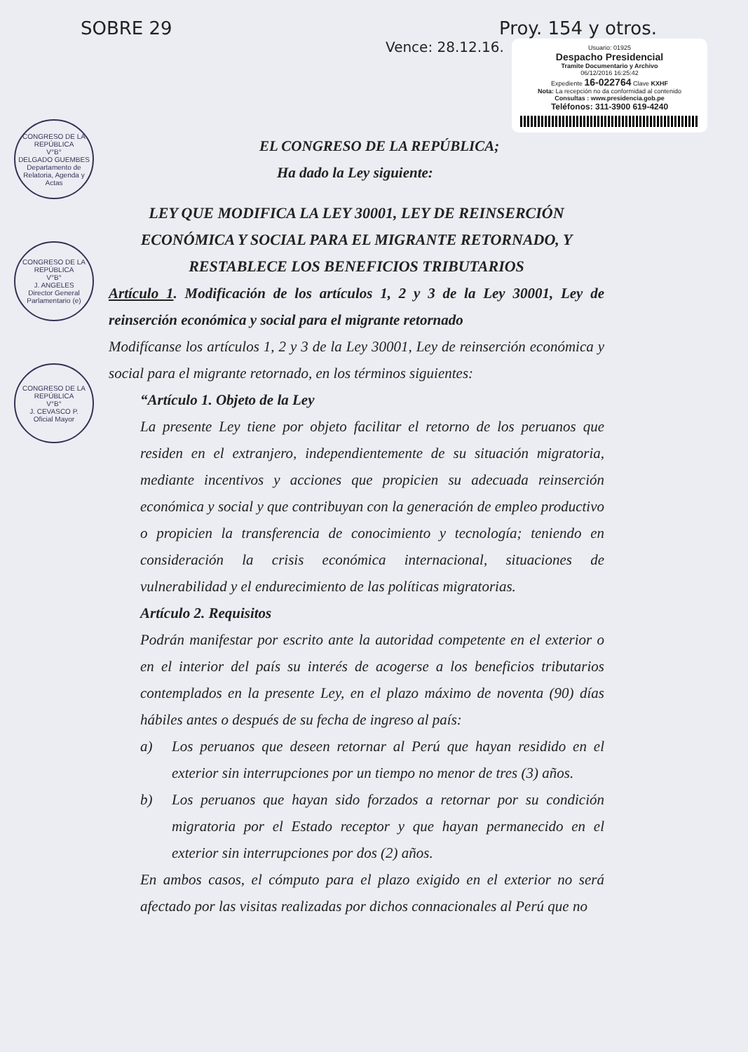SOBRE 29 Proy. 154 y otros.
Usuario: 01925
Despacho Presidencial
Tramite Documentario y Archivo
06/12/2016 16:25:42
Expediente 16-022764 Clave KXHF
Nota: La recepción no da conformidad al contenido
Consultas : www.presidencia.gob.pe
Teléfonos: 311-3900 619-4240
Vence: 28.12.16.
CONGRESO DE LA REPÚBLICA
V°B°
DELGADO GUEMBES
Departamento de Relatoria, Agenda y Actas
CONGRESO DE LA REPÚBLICA
V°B°
J. ANGELES
Director General Parlamentario (e)
CONGRESO DE LA REPÚBLICA
V°B°
J. CEVASCO P.
Oficial Mayor
EL CONGRESO DE LA REPÚBLICA;
Ha dado la Ley siguiente:
LEY QUE MODIFICA LA LEY 30001, LEY DE REINSERCIÓN ECONÓMICA Y SOCIAL PARA EL MIGRANTE RETORNADO, Y RESTABLECE LOS BENEFICIOS TRIBUTARIOS
Artículo 1. Modificación de los artículos 1, 2 y 3 de la Ley 30001, Ley de reinserción económica y social para el migrante retornado
Modifícanse los artículos 1, 2 y 3 de la Ley 30001, Ley de reinserción económica y social para el migrante retornado, en los términos siguientes:
“Artículo 1. Objeto de la Ley
La presente Ley tiene por objeto facilitar el retorno de los peruanos que residen en el extranjero, independientemente de su situación migratoria, mediante incentivos y acciones que propicien su adecuada reinserción económica y social y que contribuyan con la generación de empleo productivo o propicien la transferencia de conocimiento y tecnología; teniendo en consideración la crisis económica internacional, situaciones de vulnerabilidad y el endurecimiento de las políticas migratorias.
Artículo 2. Requisitos
Podrán manifestar por escrito ante la autoridad competente en el exterior o en el interior del país su interés de acogerse a los beneficios tributarios contemplados en la presente Ley, en el plazo máximo de noventa (90) días hábiles antes o después de su fecha de ingreso al país:
a) Los peruanos que deseen retornar al Perú que hayan residido en el exterior sin interrupciones por un tiempo no menor de tres (3) años.
b) Los peruanos que hayan sido forzados a retornar por su condición migratoria por el Estado receptor y que hayan permanecido en el exterior sin interrupciones por dos (2) años.
En ambos casos, el cómputo para el plazo exigido en el exterior no será afectado por las visitas realizadas por dichos connacionales al Perú que no